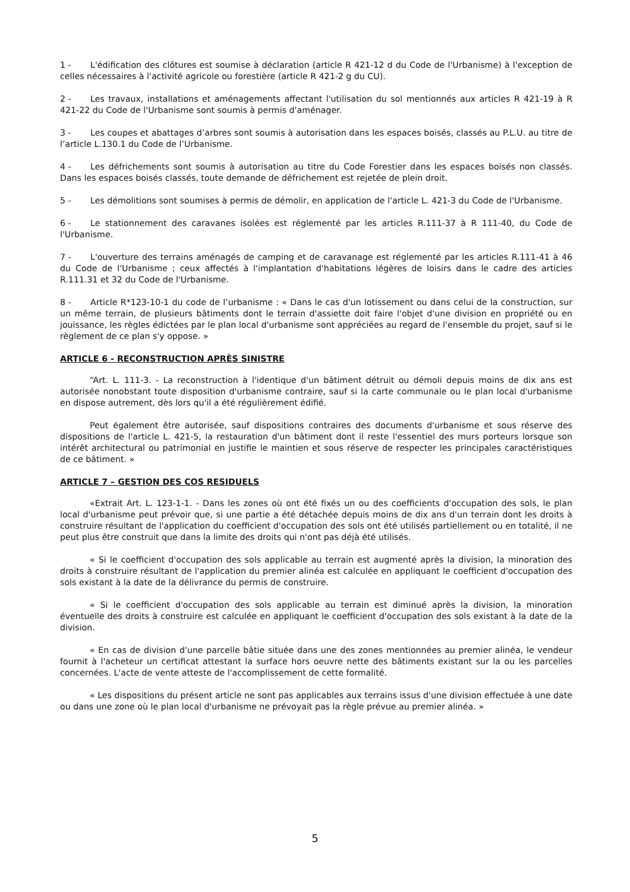1 - L'édification des clôtures est soumise à déclaration (article R 421-12 d du Code de l'Urbanisme) à l'exception de celles nécessaires à l'activité agricole ou forestière (article R 421-2 g du CU).
2 - Les travaux, installations et aménagements affectant l'utilisation du sol mentionnés aux articles R 421-19 à R 421-22 du Code de l'Urbanisme sont soumis à permis d'aménager.
3 - Les coupes et abattages d’arbres sont soumis à autorisation dans les espaces boisés, classés au P.L.U. au titre de l’article L.130.1 du Code de l’Urbanisme.
4 - Les défrichements sont soumis à autorisation au titre du Code Forestier dans les espaces boisés non classés. Dans les espaces boisés classés, toute demande de défrichement est rejetée de plein droit.
5 - Les démolitions sont soumises à permis de démolir, en application de l'article L. 421-3 du Code de l'Urbanisme.
6 - Le stationnement des caravanes isolées est réglementé par les articles R.111-37 à R 111-40, du Code de l'Urbanisme.
7 - L'ouverture des terrains aménagés de camping et de caravanage est réglementé par les articles R.111-41 à 46 du Code de l'Urbanisme ; ceux affectés à l'implantation d'habitations légères de loisirs dans le cadre des articles R.111.31 et 32 du Code de l'Urbanisme.
8 - Article R*123-10-1 du code de l’urbanisme : « Dans le cas d'un lotissement ou dans celui de la construction, sur un même terrain, de plusieurs bâtiments dont le terrain d'assiette doit faire l'objet d'une division en propriété ou en jouissance, les règles édictées par le plan local d'urbanisme sont appréciées au regard de l'ensemble du projet, sauf si le règlement de ce plan s'y oppose. »
ARTICLE 6 - RECONSTRUCTION APRÈS SINISTRE
“Art. L. 111-3. - La reconstruction à l'identique d'un bâtiment détruit ou démoli depuis moins de dix ans est autorisée nonobstant toute disposition d'urbanisme contraire, sauf si la carte communale ou le plan local d'urbanisme en dispose autrement, dès lors qu'il a été régulièrement édifié.
Peut également être autorisée, sauf dispositions contraires des documents d'urbanisme et sous réserve des dispositions de l'article L. 421-5, la restauration d'un bâtiment dont il reste l'essentiel des murs porteurs lorsque son intérêt architectural ou patrimonial en justifie le maintien et sous réserve de respecter les principales caractéristiques de ce bâtiment. »
ARTICLE 7 – GESTION DES COS RESIDUELS
«Extrait Art. L. 123-1-1. - Dans les zones où ont été fixés un ou des coefficients d'occupation des sols, le plan local d'urbanisme peut prévoir que, si une partie a été détachée depuis moins de dix ans d'un terrain dont les droits à construire résultant de l'application du coefficient d'occupation des sols ont été utilisés partiellement ou en totalité, il ne peut plus être construit que dans la limite des droits qui n'ont pas déjà été utilisés.
« Si le coefficient d'occupation des sols applicable au terrain est augmenté après la division, la minoration des droits à construire résultant de l'application du premier alinéa est calculée en appliquant le coefficient d'occupation des sols existant à la date de la délivrance du permis de construire.
« Si le coefficient d'occupation des sols applicable au terrain est diminué après la division, la minoration éventuelle des droits à construire est calculée en appliquant le coefficient d'occupation des sols existant à la date de la division.
« En cas de division d'une parcelle bâtie située dans une des zones mentionnées au premier alinéa, le vendeur fournit à l'acheteur un certificat attestant la surface hors oeuvre nette des bâtiments existant sur la ou les parcelles concernées. L'acte de vente atteste de l'accomplissement de cette formalité.
« Les dispositions du présent article ne sont pas applicables aux terrains issus d'une division effectuée à une date ou dans une zone où le plan local d'urbanisme ne prévoyait pas la règle prévue au premier alinéa. »
5